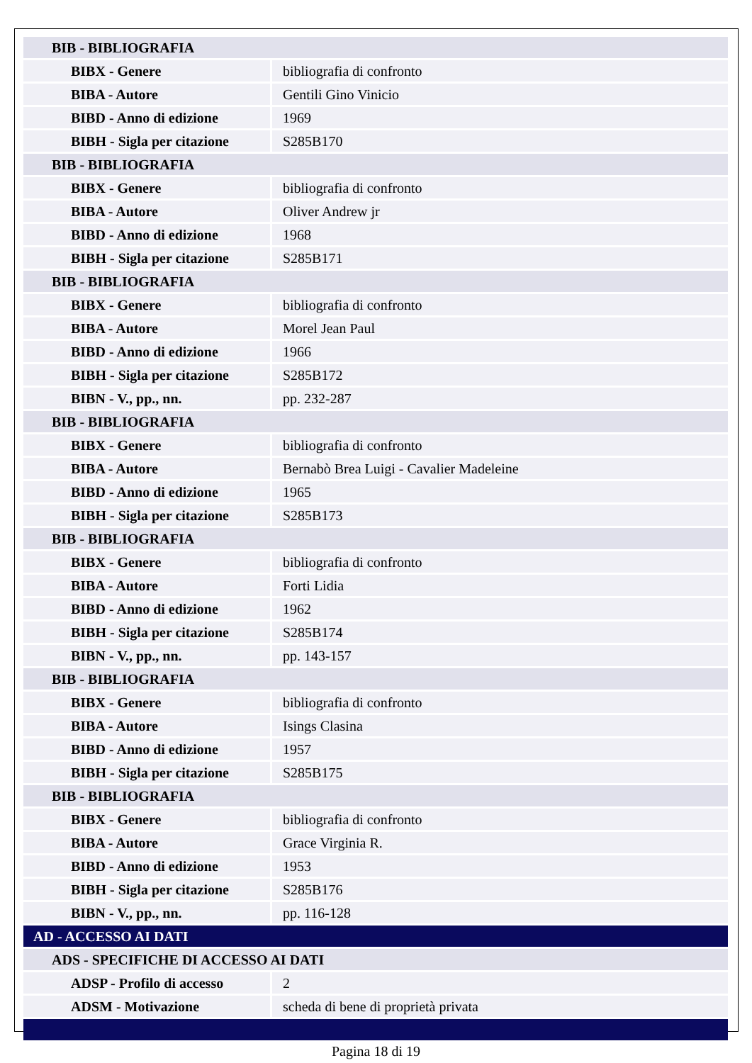| BIB - BIBLIOGRAFIA | |
| BIBX - Genere | bibliografia di confronto |
| BIBA - Autore | Gentili Gino Vinicio |
| BIBD - Anno di edizione | 1969 |
| BIBH - Sigla per citazione | S285B170 |
| BIB - BIBLIOGRAFIA | |
| BIBX - Genere | bibliografia di confronto |
| BIBA - Autore | Oliver Andrew jr |
| BIBD - Anno di edizione | 1968 |
| BIBH - Sigla per citazione | S285B171 |
| BIB - BIBLIOGRAFIA | |
| BIBX - Genere | bibliografia di confronto |
| BIBA - Autore | Morel Jean Paul |
| BIBD - Anno di edizione | 1966 |
| BIBH - Sigla per citazione | S285B172 |
| BIBN - V., pp., nn. | pp. 232-287 |
| BIB - BIBLIOGRAFIA | |
| BIBX - Genere | bibliografia di confronto |
| BIBA - Autore | Bernabò Brea Luigi - Cavalier Madeleine |
| BIBD - Anno di edizione | 1965 |
| BIBH - Sigla per citazione | S285B173 |
| BIB - BIBLIOGRAFIA | |
| BIBX - Genere | bibliografia di confronto |
| BIBA - Autore | Forti Lidia |
| BIBD - Anno di edizione | 1962 |
| BIBH - Sigla per citazione | S285B174 |
| BIBN - V., pp., nn. | pp. 143-157 |
| BIB - BIBLIOGRAFIA | |
| BIBX - Genere | bibliografia di confronto |
| BIBA - Autore | Isings Clasina |
| BIBD - Anno di edizione | 1957 |
| BIBH - Sigla per citazione | S285B175 |
| BIB - BIBLIOGRAFIA | |
| BIBX - Genere | bibliografia di confronto |
| BIBA - Autore | Grace Virginia R. |
| BIBD - Anno di edizione | 1953 |
| BIBH - Sigla per citazione | S285B176 |
| BIBN - V., pp., nn. | pp. 116-128 |
| AD - ACCESSO AI DATI | |
| ADS - SPECIFICHE DI ACCESSO AI DATI | |
| ADSP - Profilo di accesso | 2 |
| ADSM - Motivazione | scheda di bene di proprietà privata |
Pagina 18 di 19